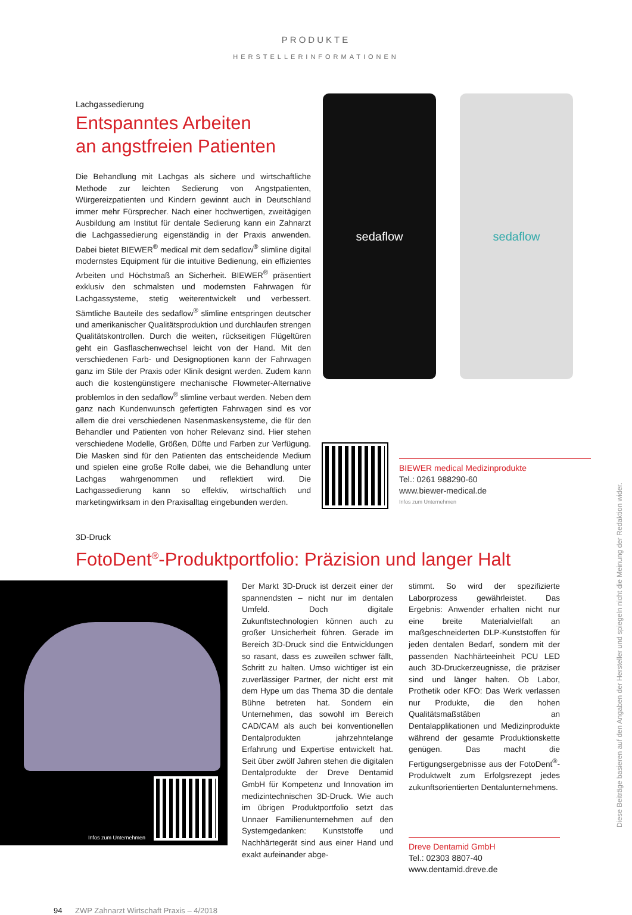PRODUKTE
HERSTELLERINFORMATIONEN
Lachgassedierung
Entspanntes Arbeiten
an angstfreien Patienten
Die Behandlung mit Lachgas als sichere und wirtschaftliche Methode zur leichten Sedierung von Angstpatienten, Würgereizpatienten und Kindern gewinnt auch in Deutschland immer mehr Fürsprecher. Nach einer hochwertigen, zweitägigen Ausbildung am Institut für dentale Sedierung kann ein Zahnarzt die Lachgassedierung eigenständig in der Praxis anwenden. Dabei bietet BIEWER<sup>®</sup> medical mit dem sedaflow<sup>®</sup> slimline digital modernstes Equipment für die intuitive Bedienung, ein effizientes Arbeiten und Höchstmaß an Sicherheit. BIEWER<sup>®</sup> präsentiert exklusiv den schmalsten und modernsten Fahrwagen für Lachgassysteme, stetig weiterentwickelt und verbessert. Sämtliche Bauteile des sedaflow<sup>®</sup> slimline entspringen deutscher und amerikanischer Qualitätsproduktion und durchlaufen strengen Qualitätskontrollen. Durch die weiten, rückseitigen Flügeltüren geht ein Gasflaschenwechsel leicht von der Hand. Mit den verschiedenen Farb- und Designoptionen kann der Fahrwagen ganz im Stile der Praxis oder Klinik designt werden. Zudem kann auch die kostengünstigere mechanische Flowmeter-Alternative problemlos in den sedaflow<sup>®</sup> slimline verbaut werden. Neben dem ganz nach Kundenwunsch gefertigten Fahrwagen sind es vor allem die drei verschiedenen Nasenmaskensysteme, die für den Behandler und Patienten von hoher Relevanz sind. Hier stehen verschiedene Modelle, Größen, Düfte und Farben zur Verfügung. Die Masken sind für den Patienten das entscheidende Medium und spielen eine große Rolle dabei, wie die Behandlung unter Lachgas wahrgenommen und reflektiert wird. Die Lachgassedierung kann so effektiv, wirtschaftlich und marketingwirksam in den Praxisalltag eingebunden werden.
sedaflow sedaflow
BIEWER medical Medizinprodukte
Tel.: 0261 988290-60
www.biewer-medical.de
Infos zum Unternehmen
3D-Druck
FotoDent<sup>®</sup>-Produktportfolio: Präzision und langer Halt
Infos zum Unternehmen
Der Markt 3D-Druck ist derzeit einer der spannendsten – nicht nur im dentalen Umfeld. Doch digitale Zukunftstechnologien können auch zu großer Unsicherheit führen. Gerade im Bereich 3D-Druck sind die Entwicklungen so rasant, dass es zuweilen schwer fällt, Schritt zu halten. Umso wichtiger ist ein zuverlässiger Partner, der nicht erst mit dem Hype um das Thema 3D die dentale Bühne betreten hat. Sondern ein Unternehmen, das sowohl im Bereich CAD/CAM als auch bei konventionellen Dentalprodukten jahrzehntelange Erfahrung und Expertise entwickelt hat. Seit über zwölf Jahren stehen die digitalen Dentalprodukte der Dreve Dentamid GmbH für Kompetenz und Innovation im medizintechnischen 3D-Druck. Wie auch im übrigen Produktportfolio setzt das Unnaer Familienunternehmen auf den Systemgedanken: Kunststoffe und Nachhärtegerät sind aus einer Hand und exakt aufeinander abge-
stimmt. So wird der spezifizierte Laborprozess gewährleistet. Das Ergebnis: Anwender erhalten nicht nur eine breite Materialvielfalt an maßgeschneiderten DLP-Kunststoffen für jeden dentalen Bedarf, sondern mit der passenden Nachhärteeinheit PCU LED auch 3D-Druckerzeugnisse, die präziser sind und länger halten. Ob Labor, Prothetik oder KFO: Das Werk verlassen nur Produkte, die den hohen Qualitätsmaßstäben an Dentalapplikationen und Medizinprodukte während der gesamte Produktionskette genügen. Das macht die Fertigungsergebnisse aus der FotoDent<sup>®</sup>-Produktwelt zum Erfolgsrezept jedes zukunftsorientierten Dentalunternehmens.
Dreve Dentamid GmbH
Tel.: 02303 8807-40
www.dentamid.dreve.de
94 ZWP Zahnarzt Wirtschaft Praxis – 4/2018
Diese Beiträge basieren auf den Angaben der Hersteller und spiegeln nicht die Meinung der Redaktion wider.